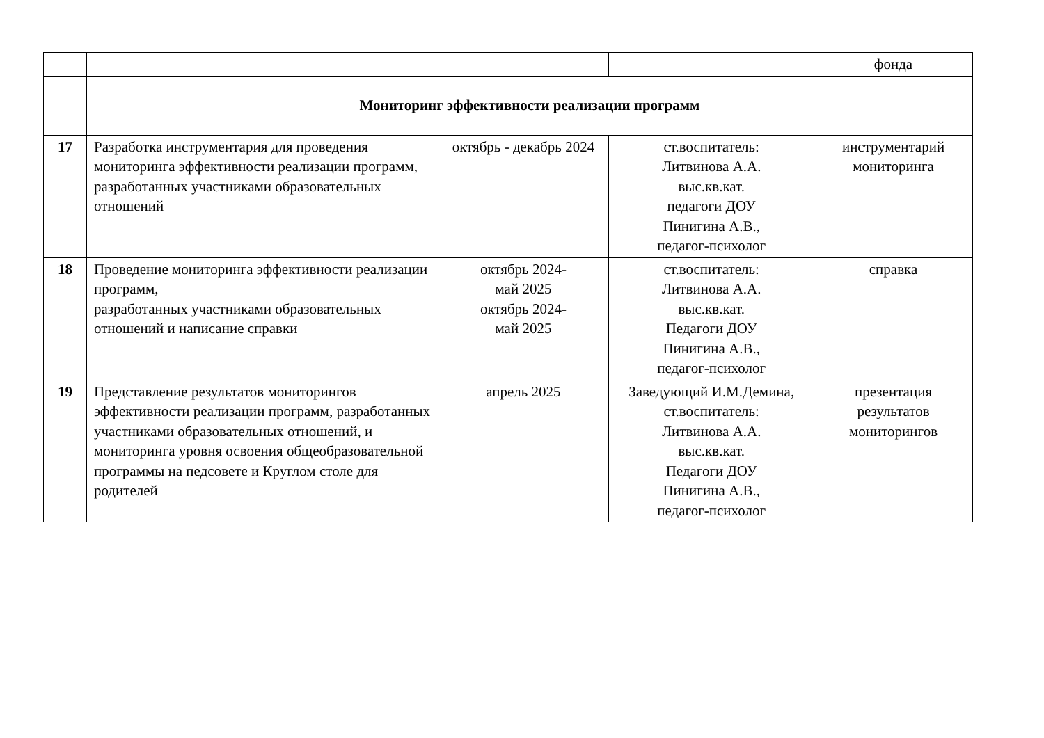| | | | | фонда |
| | Мониторинг эффективности реализации программ | | | |
| 17 | Разработка инструментария для проведения мониторинга эффективности реализации программ, разработанных участниками образовательных отношений | октябрь - декабрь 2024 | ст.воспитатель: Литвинова А.А. выс.кв.кат. педагоги ДОУ Пинигина А.В., педагог-психолог | инструментарий мониторинга |
| 18 | Проведение мониторинга эффективности реализации программ, разработанных участниками образовательных отношений и написание справки | октябрь 2024- май 2025 октябрь 2024- май 2025 | ст.воспитатель: Литвинова А.А. выс.кв.кат. Педагоги ДОУ Пинигина А.В., педагог-психолог | справка |
| 19 | Представление результатов мониторингов эффективности реализации программ, разработанных участниками образовательных отношений, и мониторинга уровня освоения общеобразовательной программы на педсовете и Круглом столе для родителей | апрель 2025 | Заведующий И.М.Демина, ст.воспитатель: Литвинова А.А. выс.кв.кат. Педагоги ДОУ Пинигина А.В., педагог-психолог | презентация результатов мониторингов |